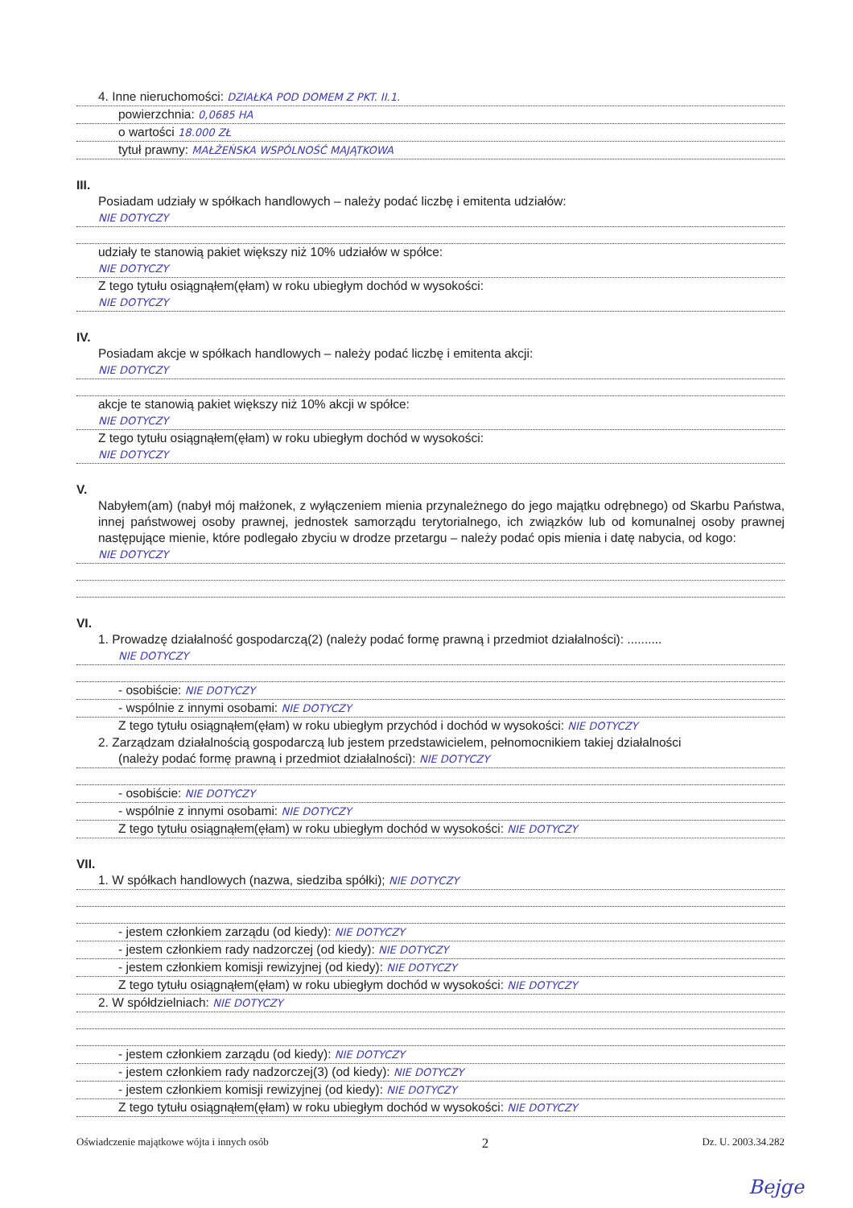4. Inne nieruchomości: DZIAŁKA POD DOMEM Z PKT. II.1.
powierzchnia: 0,0685 HA
o wartości 18.000 ZŁ
tytuł prawny: MAŁŻEŃSKA WSPÓLNOŚĆ MAJĄTKOWA
III.
Posiadam udziały w spółkach handlowych – należy podać liczbę i emitenta udziałów:
NIE DOTYCZY
udziały te stanowią pakiet większy niż 10% udziałów w spółce:
NIE DOTYCZY
Z tego tytułu osiągnąłem(ęłam) w roku ubiegłym dochód w wysokości:
NIE DOTYCZY
IV.
Posiadam akcje w spółkach handlowych – należy podać liczbę i emitenta akcji:
NIE DOTYCZY
akcje te stanowią pakiet większy niż 10% akcji w spółce:
NIE DOTYCZY
Z tego tytułu osiągnąłem(ęłam) w roku ubiegłym dochód w wysokości:
NIE DOTYCZY
V.
Nabyłem(am) (nabył mój małżonek, z wyłączeniem mienia przynależnego do jego majątku odrębnego) od Skarbu Państwa, innej państwowej osoby prawnej, jednostek samorządu terytorialnego, ich związków lub od komunalnej osoby prawnej następujące mienie, które podlegało zbyciu w drodze przetargu – należy podać opis mienia i datę nabycia, od kogo:
NIE DOTYCZY
VI.
1. Prowadzę działalność gospodarczą(2) (należy podać formę prawną i przedmiot działalności): ..........
NIE DOTYCZY
- osobiście: NIE DOTYCZY
- wspólnie z innymi osobami: NIE DOTYCZY
Z tego tytułu osiągnąłem(ęłam) w roku ubiegłym przychód i dochód w wysokości: NIE DOTYCZY
2. Zarządzam działalnością gospodarczą lub jestem przedstawicielem, pełnomocnikiem takiej działalności
(należy podać formę prawną i przedmiot działalności): NIE DOTYCZY
- osobiście: NIE DOTYCZY
- wspólnie z innymi osobami: NIE DOTYCZY
Z tego tytułu osiągnąłem(ęłam) w roku ubiegłym dochód w wysokości: NIE DOTYCZY
VII.
1. W spółkach handlowych (nazwa, siedziba spółki); NIE DOTYCZY
- jestem członkiem zarządu (od kiedy): NIE DOTYCZY
- jestem członkiem rady nadzorczej (od kiedy): NIE DOTYCZY
- jestem członkiem komisji rewizyjnej (od kiedy): NIE DOTYCZY
Z tego tytułu osiągnąłem(ęłam) w roku ubiegłym dochód w wysokości: NIE DOTYCZY
2. W spółdzielniach: NIE DOTYCZY
- jestem członkiem zarządu (od kiedy): NIE DOTYCZY
- jestem członkiem rady nadzorczej(3) (od kiedy): NIE DOTYCZY
- jestem członkiem komisji rewizyjnej (od kiedy): NIE DOTYCZY
Z tego tytułu osiągnąłem(ęłam) w roku ubiegłym dochód w wysokości: NIE DOTYCZY
Oświadczenie majątkowe wójta i innych osób 2 Dz. U. 2003.34.282
Bejge